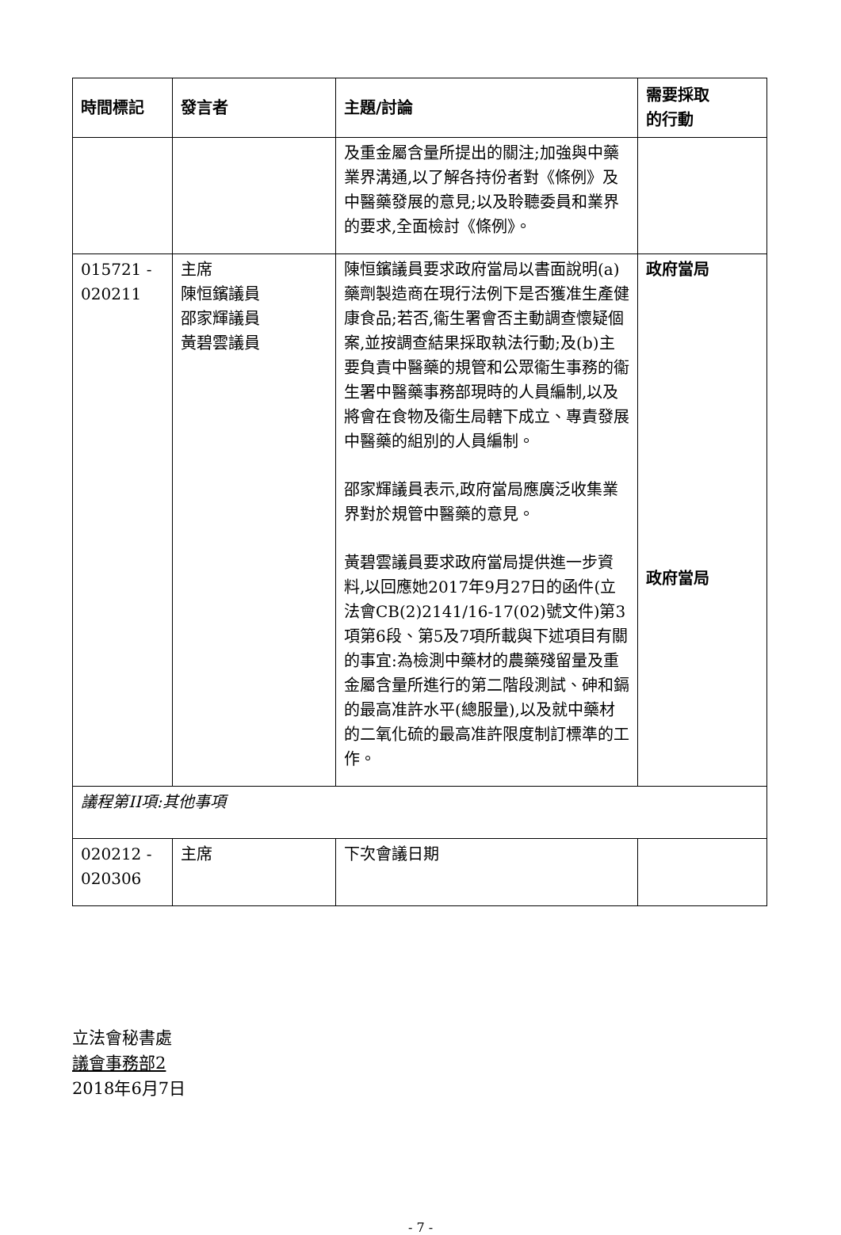| 時間標記 | 發言者 | 主題/討論 | 需要採取 的行動 |
| --- | --- | --- | --- |
| | | 及重金屬含量所提出的關注;加強與中藥業界溝通,以了解各持份者對《條例》及中醫藥發展的意見;以及聆聽委員和業界的要求,全面檢討《條例》。 | |
| 015721 - 020211 | 主席 陳恒鑌議員 邵家輝議員 黃碧雲議員 | 陳恒鑌議員要求政府當局以書面說明(a)藥劑製造商在現行法例下是否獲准生產健康食品;若否,衞生署會否主動調查懷疑個案,並按調查結果採取執法行動;及(b)主要負責中醫藥的規管和公眾衞生事務的衞生署中醫藥事務部現時的人員編制,以及將會在食物及衞生局轄下成立、專責發展中醫藥的組別的人員編制。 邵家輝議員表示,政府當局應廣泛收集業界對於規管中醫藥的意見。 黃碧雲議員要求政府當局提供進一步資料,以回應她2017年9月27日的函件(立法會CB(2)2141/16-17(02)號文件)第3項第6段、第5及7項所載與下述項目有關的事宜:為檢測中藥材的農藥殘留量及重金屬含量所進行的第二階段測試、砷和鎘的最高准許水平(總服量),以及就中藥材的二氧化硫的最高准許限度制訂標準的工作。 | 政府當局 政府當局 |
| 議程第II項:其他事項 | | | |
| 020212 - 020306 | 主席 | 下次會議日期 | |
立法會秘書處
議會事務部2
2018年6月7日
- 7 -